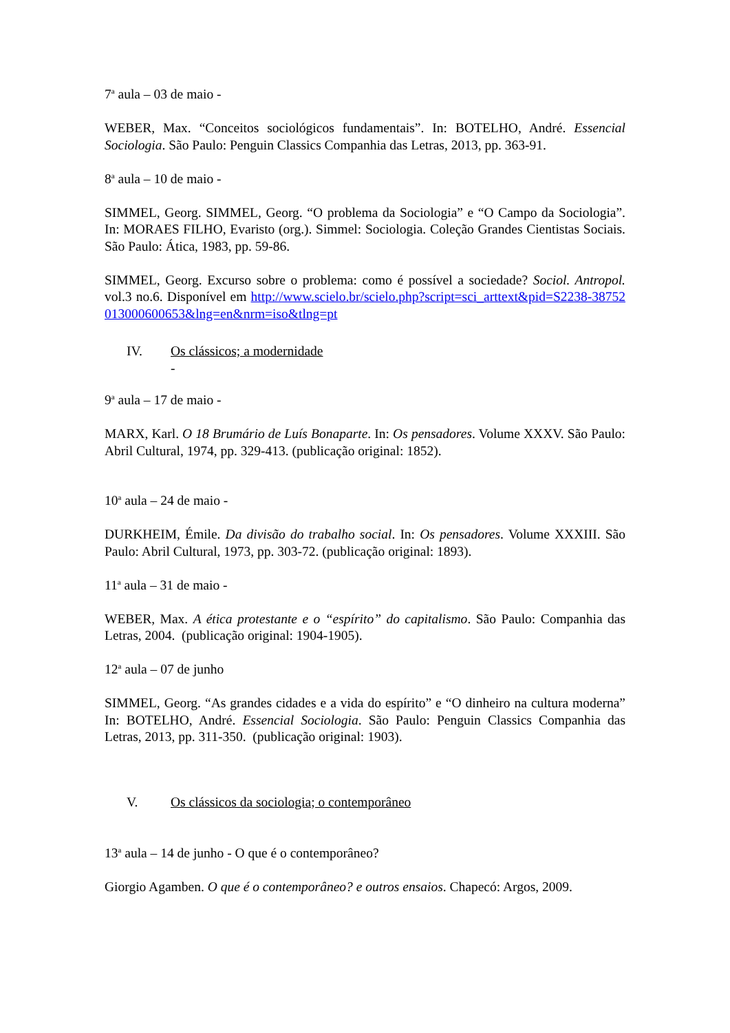7<sup>a</sup> aula – 03 de maio -
WEBER, Max. “Conceitos sociológicos fundamentais”. In: BOTELHO, André. Essencial Sociologia. São Paulo: Penguin Classics Companhia das Letras, 2013, pp. 363-91.
8<sup>a</sup> aula – 10 de maio -
SIMMEL, Georg. SIMMEL, Georg. “O problema da Sociologia” e “O Campo da Sociologia”. In: MORAES FILHO, Evaristo (org.). Simmel: Sociologia. Coleção Grandes Cientistas Sociais. São Paulo: Ática, 1983, pp. 59-86.
SIMMEL, Georg. Excurso sobre o problema: como é possível a sociedade? Sociol. Antropol. vol.3 no.6. Disponível em http://www.scielo.br/scielo.php?script=sci_arttext&pid=S2238-38752013000600653&lng=en&nrm=iso&tlng=pt
IV. Os clássicos; a modernidade
-
9<sup>a</sup> aula – 17 de maio -
MARX, Karl. O 18 Brumário de Luís Bonaparte. In: Os pensadores. Volume XXXV. São Paulo: Abril Cultural, 1974, pp. 329-413. (publicação original: 1852).
10<sup>a</sup> aula – 24 de maio -
DURKHEIM, Émile. Da divisão do trabalho social. In: Os pensadores. Volume XXXIII. São Paulo: Abril Cultural, 1973, pp. 303-72. (publicação original: 1893).
11<sup>a</sup> aula – 31 de maio -
WEBER, Max. A ética protestante e o “espírito” do capitalismo. São Paulo: Companhia das Letras, 2004. (publicação original: 1904-1905).
12<sup>a</sup> aula – 07 de junho
SIMMEL, Georg. “As grandes cidades e a vida do espírito” e “O dinheiro na cultura moderna” In: BOTELHO, André. Essencial Sociologia. São Paulo: Penguin Classics Companhia das Letras, 2013, pp. 311-350. (publicação original: 1903).
V. Os clássicos da sociologia; o contemporâneo
13<sup>a</sup> aula – 14 de junho - O que é o contemporâneo?
Giorgio Agamben. O que é o contemporâneo? e outros ensaios. Chapecó: Argos, 2009.